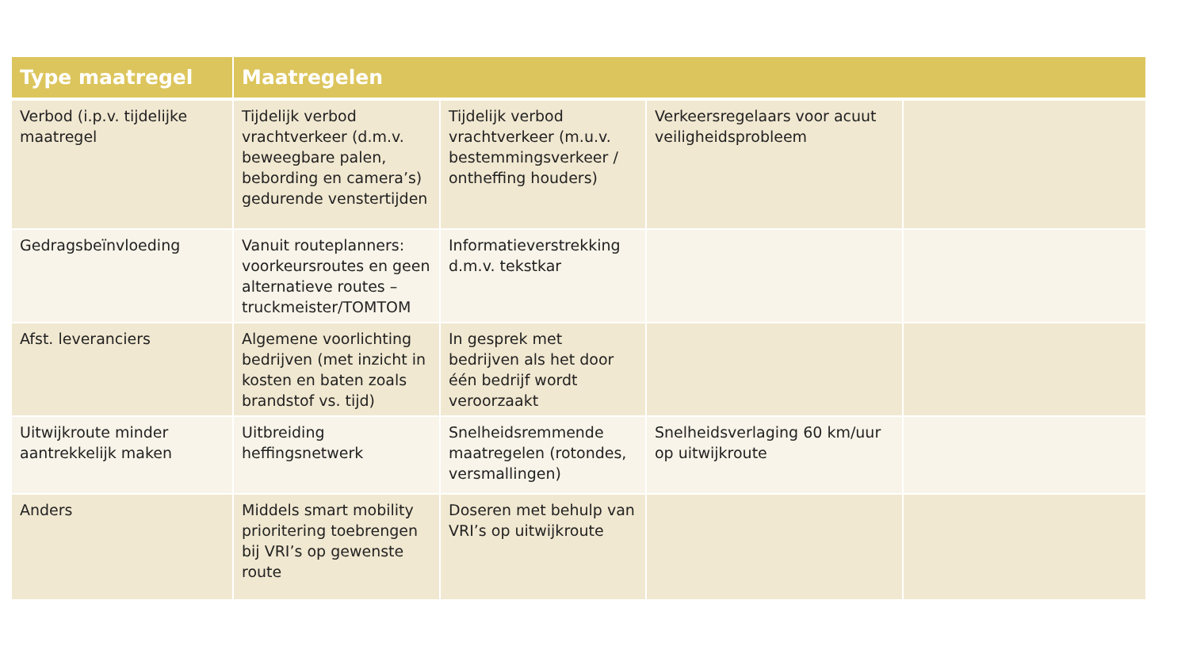| Type maatregel | Maatregelen | | | |
| --- | --- | --- | --- | --- |
| Verbod (i.p.v. tijdelijke maatregel | Tijdelijk verbod vrachtverkeer (d.m.v. beweegbare palen, bebording en camera’s) gedurende venstertijden | Tijdelijk verbod vrachtverkeer (m.u.v. bestemmingsverkeer / ontheffing houders) | Verkeersregelaars voor acuut veiligheidsprobleem | |
| Gedragsbeïnvloeding | Vanuit routeplanners: voorkeursroutes en geen alternatieve routes – truckmeister/TOMTOM | Informatieverstrekking d.m.v. tekstkar | | |
| Afst. leveranciers | Algemene voorlichting bedrijven (met inzicht in kosten en baten zoals brandstof vs. tijd) | In gesprek met bedrijven als het door één bedrijf wordt veroorzaakt | | |
| Uitwijkroute minder aantrekkelijk maken | Uitbreiding heffingsnetwerk | Snelheidsremmende maatregelen (rotondes, versmallingen) | Snelheidsverlaging 60 km/uur op uitwijkroute | |
| Anders | Middels smart mobility prioritering toebrengen bij VRI’s op gewenste route | Doseren met behulp van VRI’s op uitwijkroute | | |